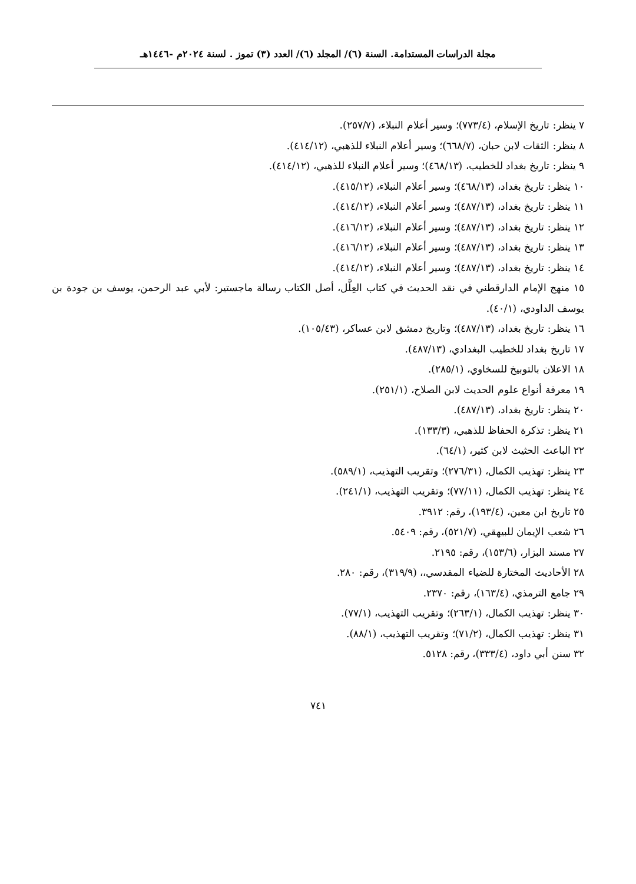مجلة الدراسات المستدامة. السنة (٦)/ المجلد (٦)/ العدد (٣) تموز . لسنة ٢٠٢٤م -١٤٤٦هـ
٧ ينظر: تاريخ الإسلام، (٧٧٣/٤)؛ وسير أعلام النبلاء، (٢٥٧/٧).
٨ ينظر: الثقات لابن حبان، (٦٦٨/٧)؛ وسير أعلام النبلاء للذهبي، (٤١٤/١٢).
٩ ينظر: تاريخ بغداد للخطيب، (٤٦٨/١٣)؛ وسير أعلام النبلاء للذهبي، (٤١٤/١٢).
١٠ ينظر: تاريخ بغداد، (٤٦٨/١٣)؛ وسير أعلام النبلاء، (٤١٥/١٢).
١١ ينظر: تاريخ بغداد، (٤٨٧/١٣)؛ وسير أعلام النبلاء، (٤١٤/١٢).
١٢ ينظر: تاريخ بغداد، (٤٨٧/١٣)؛ وسير أعلام النبلاء، (٤١٦/١٢).
١٣ ينظر: تاريخ بغداد، (٤٨٧/١٣)؛ وسير أعلام النبلاء، (٤١٦/١٢).
١٤ ينظر: تاريخ بغداد، (٤٨٧/١٣)؛ وسير أعلام النبلاء، (٤١٤/١٢).
١٥ منهج الإمام الدارقطني في نقد الحديث في كتاب العِلَّل، أصل الكتاب رسالة ماجستير: لأبي عبد الرحمن، يوسف بن جودة بن يوسف الداودي، (٤٠/١).
١٦ ينظر: تاريخ بغداد، (٤٨٧/١٣)؛ وتاريخ دمشق لابن عساكر، (١٠٥/٤٣).
١٧ تاريخ بغداد للخطيب البغدادي، (٤٨٧/١٣).
١٨ الاعلان بالتوبيخ للسخاوي، (٢٨٥/١).
١٩ معرفة أنواع علوم الحديث لابن الصلاح، (٢٥١/١).
٢٠ ينظر: تاريخ بغداد، (٤٨٧/١٣).
٢١ ينظر: تذكرة الحفاظ للذهبي، (١٣٣/٣).
٢٢ الباعث الحثيث لابن كثير، (٦٤/١).
٢٣ ينظر: تهذيب الكمال، (٢٧٦/٣١)؛ وتقريب التهذيب، (٥٨٩/١).
٢٤ ينظر: تهذيب الكمال، (٧٧/١١)؛ وتقريب التهذيب، (٢٤١/١).
٢٥ تاريخ ابن معين، (١٩٣/٤)، رقم: ٣٩١٢.
٢٦ شعب الإيمان للبيهقي، (٥٢١/٧)، رقم: ٥٤٠٩.
٢٧ مسند البزار، (١٥٣/٦)، رقم: ٢١٩٥.
٢٨ الأحاديث المختارة للضياء المقدسي،، (٣١٩/٩)، رقم: ٢٨٠.
٢٩ جامع الترمذي، (١٦٣/٤)، رقم: ٢٣٧٠.
٣٠ ينظر: تهذيب الكمال، (٢٦٣/١)؛ وتقريب التهذيب، (٧٧/١).
٣١ ينظر: تهذيب الكمال، (٧١/٢)؛ وتقريب التهذيب، (٨٨/١).
٣٢ سنن أبي داود، (٣٣٣/٤)، رقم: ٥١٢٨.
٧٤١